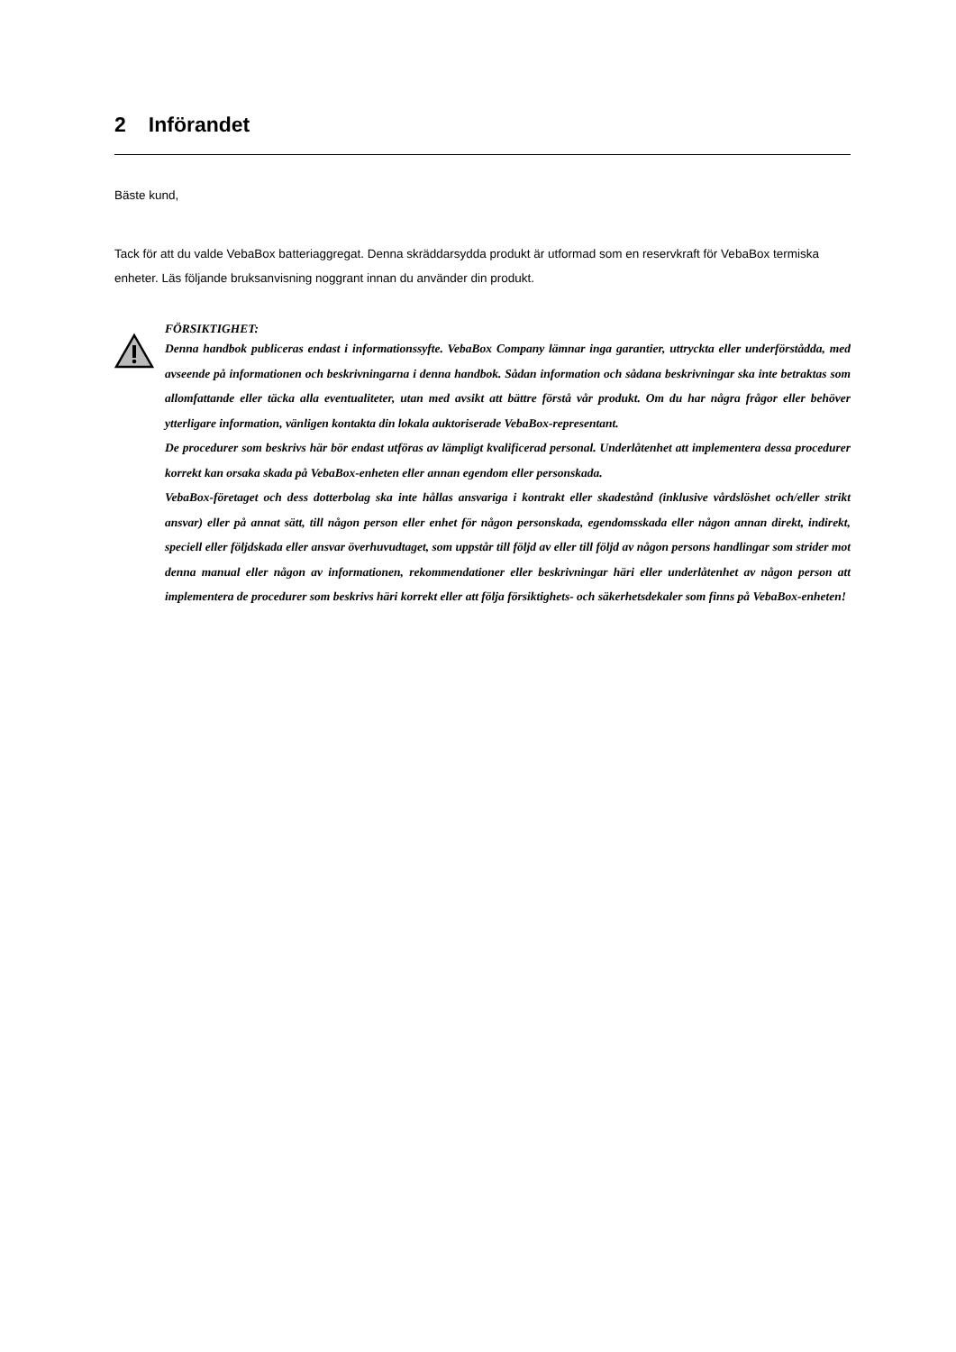2 Införandet
Bäste kund,
Tack för att du valde VebaBox batteriaggregat. Denna skräddarsydda produkt är utformad som en reservkraft för VebaBox termiska enheter. Läs följande bruksanvisning noggrant innan du använder din produkt.
FÖRSIKTIGHET:
Denna handbok publiceras endast i informationssyfte. VebaBox Company lämnar inga garantier, uttryckta eller underförstådda, med avseende på informationen och beskrivningarna i denna handbok. Sådan information och sådana beskrivningar ska inte betraktas som allomfattande eller täcka alla eventualiteter, utan med avsikt att bättre förstå vår produkt. Om du har några frågor eller behöver ytterligare information, vänligen kontakta din lokala auktoriserade VebaBox-representant.
De procedurer som beskrivs här bör endast utföras av lämpligt kvalificerad personal. Underlåtenhet att implementera dessa procedurer korrekt kan orsaka skada på VebaBox-enheten eller annan egendom eller personskada.
VebaBox-företaget och dess dotterbolag ska inte hållas ansvariga i kontrakt eller skadestånd (inklusive vårdslöshet och/eller strikt ansvar) eller på annat sätt, till någon person eller enhet för någon personskada, egendomsskada eller någon annan direkt, indirekt, speciell eller följdskada eller ansvar överhuvudtaget, som uppstår till följd av eller till följd av någon persons handlingar som strider mot denna manual eller någon av informationen, rekommendationer eller beskrivningar häri eller underlåtenhet av någon person att implementera de procedurer som beskrivs häri korrekt eller att följa försiktighets- och säkerhetsdekaler som finns på VebaBox-enheten!